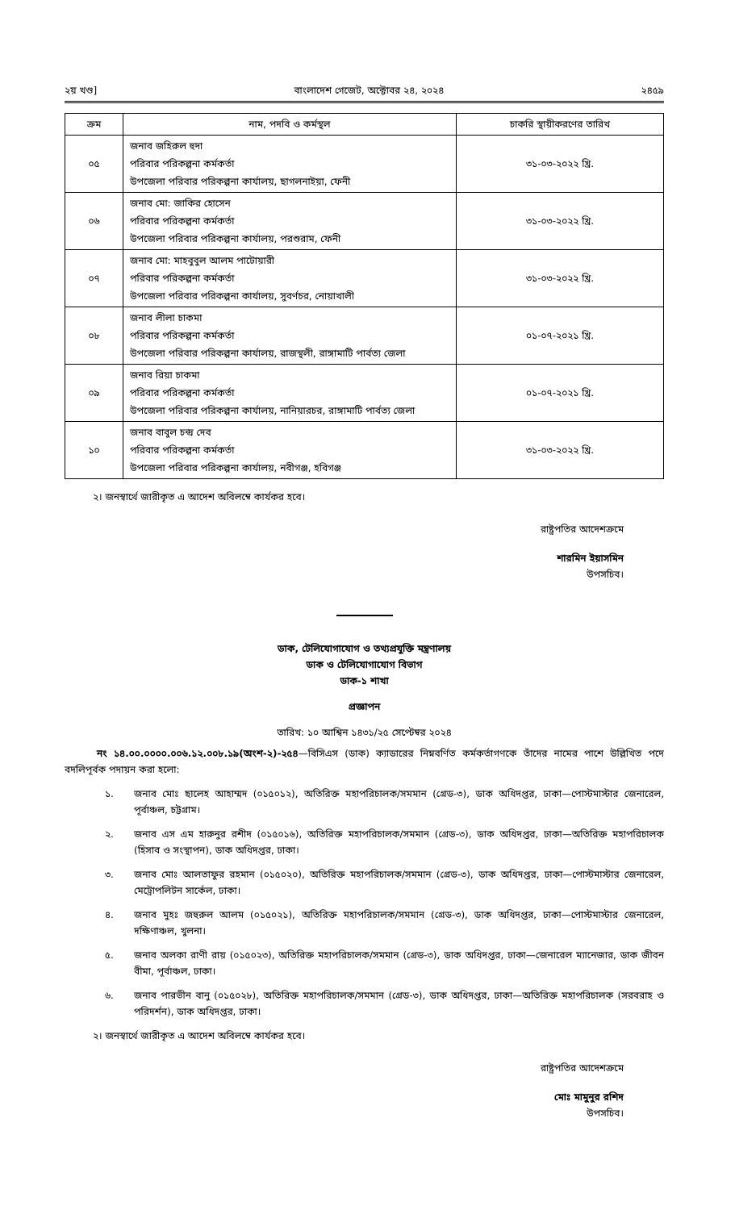২য় খণ্ড] বাংলাদেশ গেজেট, অক্টোবর ২৪, ২০২৪ ২৪৫৯
| ক্রম | নাম, পদবি ও কর্মস্থল | চাকরি স্থায়ীকরণের তারিখ |
| --- | --- | --- |
| ০৫ | জনাব জহিরুল হুদা পরিবার পরিকল্পনা কর্মকর্তা উপজেলা পরিবার পরিকল্পনা কার্যালয়, ছাগলনাইয়া, ফেনী | ৩১-০৩-২০২২ খ্রি. |
| ০৬ | জনাব মো: জাকির হোসেন পরিবার পরিকল্পনা কর্মকর্তা উপজেলা পরিবার পরিকল্পনা কার্যালয়, পরশুরাম, ফেনী | ৩১-০৩-২০২২ খ্রি. |
| ০৭ | জনাব মো: মাহবুবুল আলম পাটোয়ারী পরিবার পরিকল্পনা কর্মকর্তা উপজেলা পরিবার পরিকল্পনা কার্যালয়, সুবর্ণচর, নোয়াখালী | ৩১-০৩-২০২২ খ্রি. |
| ০৮ | জনাব লীলা চাকমা পরিবার পরিকল্পনা কর্মকর্তা উপজেলা পরিবার পরিকল্পনা কার্যালয়, রাজস্থলী, রাঙ্গামাটি পার্বত্য জেলা | ০১-০৭-২০২১ খ্রি. |
| ০৯ | জনাব রিয়া চাকমা পরিবার পরিকল্পনা কর্মকর্তা উপজেলা পরিবার পরিকল্পনা কার্যালয়, নানিয়ারচর, রাঙ্গামাটি পার্বত্য জেলা | ০১-০৭-২০২১ খ্রি. |
| ১০ | জনাব বাবুল চন্দ্র দেব পরিবার পরিকল্পনা কর্মকর্তা উপজেলা পরিবার পরিকল্পনা কার্যালয়, নবীগঞ্জ, হবিগঞ্জ | ৩১-০৩-২০২২ খ্রি. |
২। জনস্বার্থে জারীকৃত এ আদেশ অবিলম্বে কার্যকর হবে।
রাষ্ট্রপতির আদেশক্রমে
শারমিন ইয়াসমিন
উপসচিব।
ডাক, টেলিযোগাযোগ ও তথ্যপ্রযুক্তি মন্ত্রণালয়
ডাক ও টেলিযোগাযোগ বিভাগ
ডাক-১ শাখা
প্রজ্ঞাপন
তারিখ: ১০ আশ্বিন ১৪৩১/২৫ সেপ্টেম্বর ২০২৪
নং ১৪.০০.০০০০.০০৬.১২.০০৮.১৯(অংশ-২)-২৫৪—বিসিএস (ডাক) ক্যাডারের নিম্নবর্ণিত কর্মকর্তাগণকে তাঁদের নামের পাশে উল্লিখিত পদে বদলিপূর্বক পদায়ন করা হলো:
১. জনাব মোঃ ছালেহ আহাম্মদ (০১৫০১২), অতিরিক্ত মহাপরিচালক/সমমান (গ্রেড-৩), ডাক অধিদপ্তর, ঢাকা—পোস্টমাস্টার জেনারেল, পূর্বাঞ্চল, চট্টগ্রাম।
২. জনাব এস এম হারুনুর রশীদ (০১৫০১৬), অতিরিক্ত মহাপরিচালক/সমমান (গ্রেড-৩), ডাক অধিদপ্তর, ঢাকা—অতিরিক্ত মহাপরিচালক (হিসাব ও সংস্থাপন), ডাক অধিদপ্তর, ঢাকা।
৩. জনাব মোঃ আলতাফুর রহমান (০১৫০২০), অতিরিক্ত মহাপরিচালক/সমমান (গ্রেড-৩), ডাক অধিদপ্তর, ঢাকা—পোস্টমাস্টার জেনারেল, মেট্রোপলিটন সার্কেল, ঢাকা।
৪. জনাব মুহঃ জহুরুল আলম (০১৫০২১), অতিরিক্ত মহাপরিচালক/সমমান (গ্রেড-৩), ডাক অধিদপ্তর, ঢাকা—পোস্টমাস্টার জেনারেল, দক্ষিণাঞ্চল, খুলনা।
৫. জনাব অলকা রাণী রায় (০১৫০২৩), অতিরিক্ত মহাপরিচালক/সমমান (গ্রেড-৩), ডাক অধিদপ্তর, ঢাকা—জেনারেল ম্যানেজার, ডাক জীবন বীমা, পূর্বাঞ্চল, ঢাকা।
৬. জনাব পারভীন বানু (০১৫০২৮), অতিরিক্ত মহাপরিচালক/সমমান (গ্রেড-৩), ডাক অধিদপ্তর, ঢাকা—অতিরিক্ত মহাপরিচালক (সরবরাহ ও পরিদর্শন), ডাক অধিদপ্তর, ঢাকা।
২। জনস্বার্থে জারীকৃত এ আদেশ অবিলম্বে কার্যকর হবে।
রাষ্ট্রপতির আদেশক্রমে
মোঃ মামুনুর রশিদ
উপসচিব।